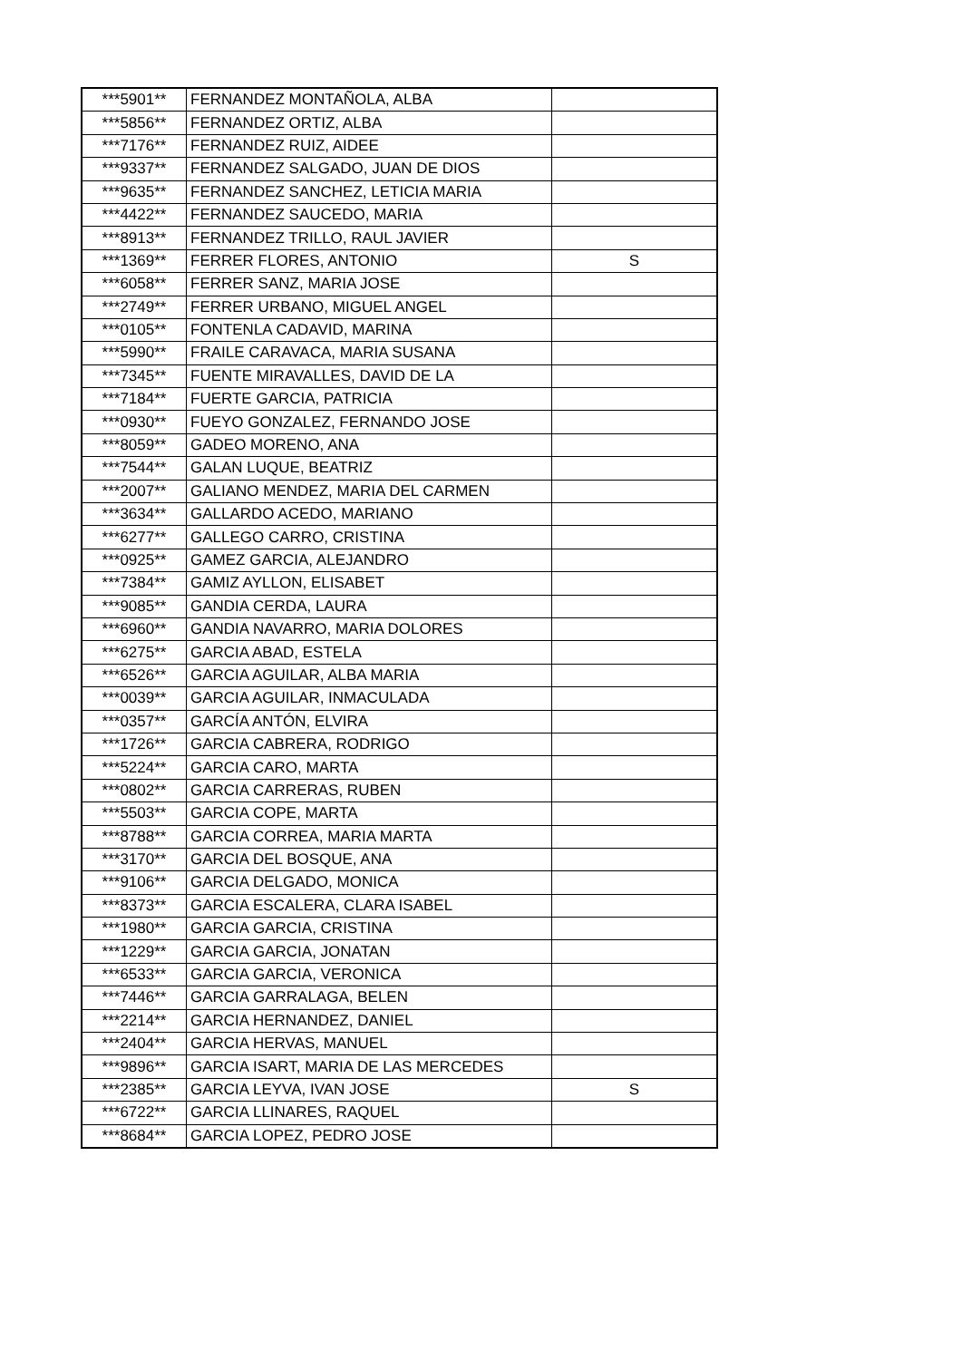| ***5901** | FERNANDEZ MONTAÑOLA, ALBA | |
| ***5856** | FERNANDEZ ORTIZ, ALBA | |
| ***7176** | FERNANDEZ RUIZ, AIDEE | |
| ***9337** | FERNANDEZ SALGADO, JUAN DE DIOS | |
| ***9635** | FERNANDEZ SANCHEZ, LETICIA MARIA | |
| ***4422** | FERNANDEZ SAUCEDO, MARIA | |
| ***8913** | FERNANDEZ TRILLO, RAUL JAVIER | |
| ***1369** | FERRER FLORES, ANTONIO | S |
| ***6058** | FERRER SANZ, MARIA JOSE | |
| ***2749** | FERRER URBANO, MIGUEL ANGEL | |
| ***0105** | FONTENLA CADAVID, MARINA | |
| ***5990** | FRAILE CARAVACA, MARIA SUSANA | |
| ***7345** | FUENTE MIRAVALLES, DAVID DE LA | |
| ***7184** | FUERTE GARCIA, PATRICIA | |
| ***0930** | FUEYO GONZALEZ, FERNANDO JOSE | |
| ***8059** | GADEO MORENO, ANA | |
| ***7544** | GALAN LUQUE, BEATRIZ | |
| ***2007** | GALIANO MENDEZ, MARIA DEL CARMEN | |
| ***3634** | GALLARDO ACEDO, MARIANO | |
| ***6277** | GALLEGO CARRO, CRISTINA | |
| ***0925** | GAMEZ GARCIA, ALEJANDRO | |
| ***7384** | GAMIZ AYLLON, ELISABET | |
| ***9085** | GANDIA CERDA, LAURA | |
| ***6960** | GANDIA NAVARRO, MARIA DOLORES | |
| ***6275** | GARCIA ABAD, ESTELA | |
| ***6526** | GARCIA AGUILAR, ALBA MARIA | |
| ***0039** | GARCIA AGUILAR, INMACULADA | |
| ***0357** | GARCÍA ANTÓN, ELVIRA | |
| ***1726** | GARCIA CABRERA, RODRIGO | |
| ***5224** | GARCIA CARO, MARTA | |
| ***0802** | GARCIA CARRERAS, RUBEN | |
| ***5503** | GARCIA COPE, MARTA | |
| ***8788** | GARCIA CORREA, MARIA MARTA | |
| ***3170** | GARCIA DEL BOSQUE, ANA | |
| ***9106** | GARCIA DELGADO, MONICA | |
| ***8373** | GARCIA ESCALERA, CLARA ISABEL | |
| ***1980** | GARCIA GARCIA, CRISTINA | |
| ***1229** | GARCIA GARCIA, JONATAN | |
| ***6533** | GARCIA GARCIA, VERONICA | |
| ***7446** | GARCIA GARRALAGA, BELEN | |
| ***2214** | GARCIA HERNANDEZ, DANIEL | |
| ***2404** | GARCIA HERVAS, MANUEL | |
| ***9896** | GARCIA ISART, MARIA DE LAS MERCEDES | |
| ***2385** | GARCIA LEYVA, IVAN JOSE | S |
| ***6722** | GARCIA LLINARES, RAQUEL | |
| ***8684** | GARCIA LOPEZ, PEDRO JOSE | |